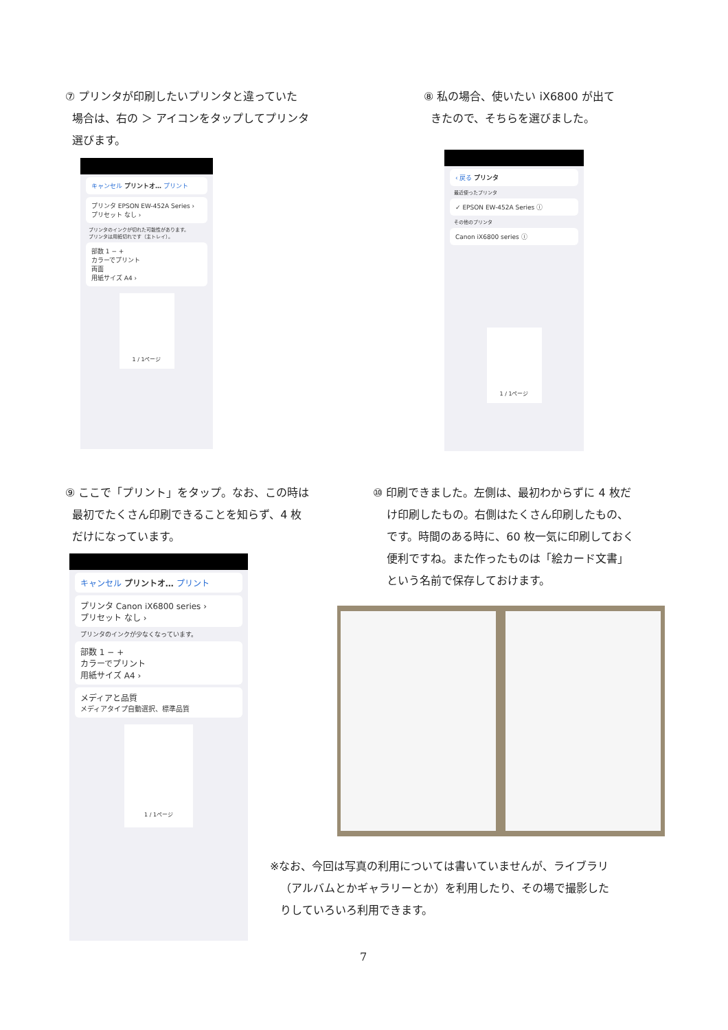⑦ プリンタが印刷したいプリンタと違っていた
場合は、右の ＞ アイコンをタップしてプリンタ
選びます。
キャンセル プリントオ… プリント
プリンタ EPSON EW-452A Series ›
プリセット なし ›
プリンタのインクが切れた可能性があります。
プリンタは用紙切れです（主トレイ）。
部数 1 − +
カラーでプリント
両面
用紙サイズ A4 ›
1 / 1ページ
⑧ 私の場合、使いたい iX6800 が出て
きたので、そちらを選びました。
‹ 戻る プリンタ
最近使ったプリンタ
✓ EPSON EW-452A Series ⓘ
その他のプリンタ
Canon iX6800 series ⓘ
1 / 1ページ
⑨ ここで「プリント」をタップ。なお、この時は
最初でたくさん印刷できることを知らず、4 枚
だけになっています。
キャンセル プリントオ… プリント
プリンタ Canon iX6800 series ›
プリセット なし ›
プリンタのインクが少なくなっています。
部数 1 − +
カラーでプリント
用紙サイズ A4 ›
メディアと品質
メディアタイプ自動選択、標準品質
1 / 1ページ
⑩ 印刷できました。左側は、最初わからずに 4 枚だ
け印刷したもの。右側はたくさん印刷したもの、
です。時間のある時に、60 枚一気に印刷しておく
便利ですね。また作ったものは「絵カード文書」
という名前で保存しておけます。
※なお、今回は写真の利用については書いていませんが、ライブラリ
（アルバムとかギャラリーとか）を利用したり、その場で撮影した
りしていろいろ利用できます。
7